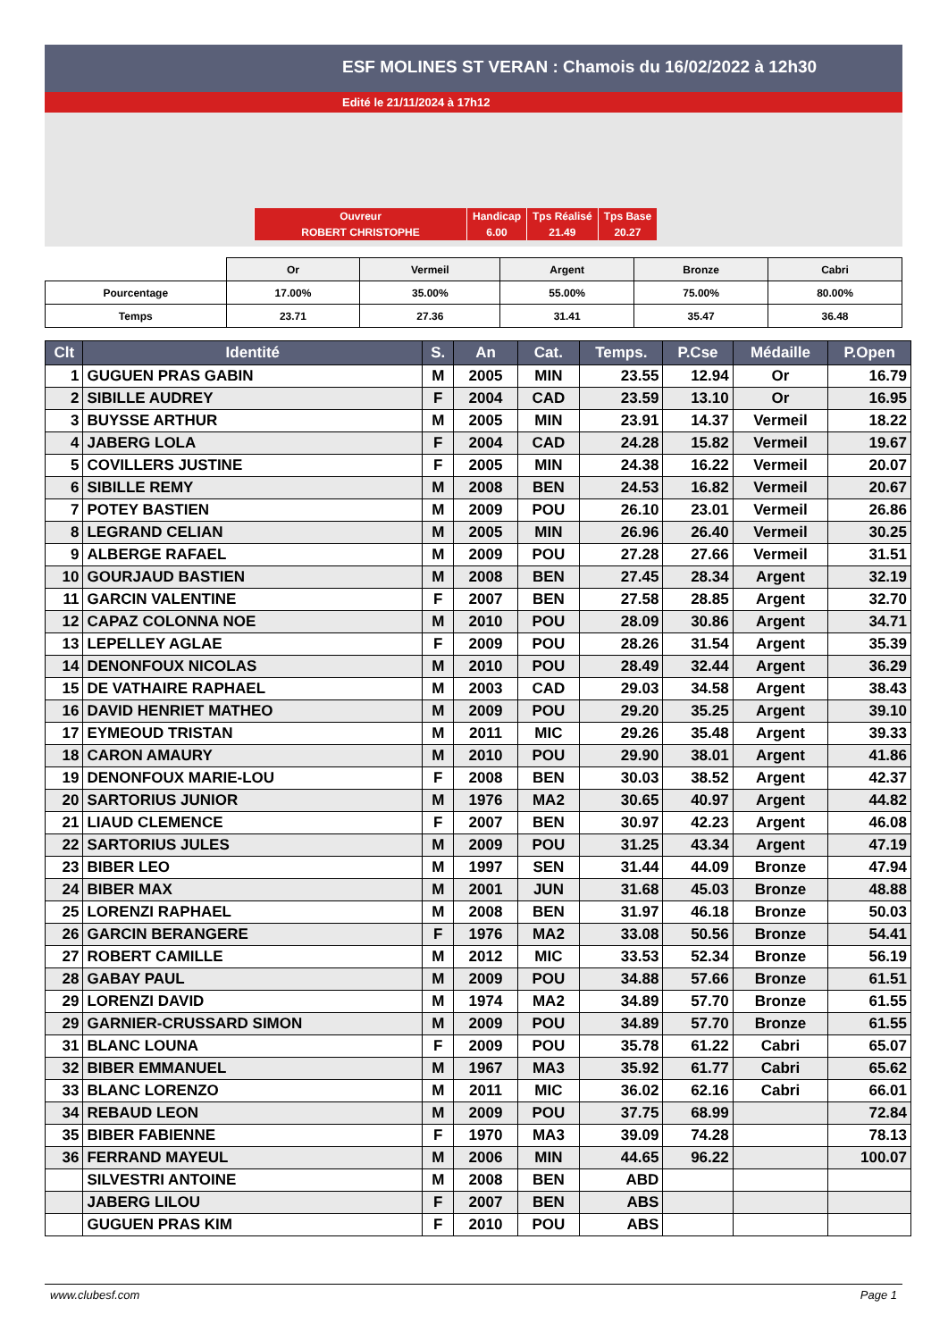ESF MOLINES ST VERAN : Chamois du 16/02/2022 à 12h30
Edité le 21/11/2024 à 17h12
| Ouvreur | Handicap | Tps Réalisé | Tps Base |
| ROBERT CHRISTOPHE | 6.00 | 21.49 | 20.27 |
| | Or | Vermeil | Argent | Bronze | Cabri |
| Pourcentage | 17.00% | 35.00% | 55.00% | 75.00% | 80.00% |
| Temps | 23.71 | 27.36 | 31.41 | 35.47 | 36.48 |
| Clt | Identité | S. | An | Cat. | Temps. | P.Cse | Médaille | P.Open |
| --- | --- | --- | --- | --- | --- | --- | --- | --- |
| 1 | GUGUEN PRAS GABIN | M | 2005 | MIN | 23.55 | 12.94 | Or | 16.79 |
| 2 | SIBILLE AUDREY | F | 2004 | CAD | 23.59 | 13.10 | Or | 16.95 |
| 3 | BUYSSE ARTHUR | M | 2005 | MIN | 23.91 | 14.37 | Vermeil | 18.22 |
| 4 | JABERG LOLA | F | 2004 | CAD | 24.28 | 15.82 | Vermeil | 19.67 |
| 5 | COVILLERS JUSTINE | F | 2005 | MIN | 24.38 | 16.22 | Vermeil | 20.07 |
| 6 | SIBILLE REMY | M | 2008 | BEN | 24.53 | 16.82 | Vermeil | 20.67 |
| 7 | POTEY BASTIEN | M | 2009 | POU | 26.10 | 23.01 | Vermeil | 26.86 |
| 8 | LEGRAND CELIAN | M | 2005 | MIN | 26.96 | 26.40 | Vermeil | 30.25 |
| 9 | ALBERGE RAFAEL | M | 2009 | POU | 27.28 | 27.66 | Vermeil | 31.51 |
| 10 | GOURJAUD BASTIEN | M | 2008 | BEN | 27.45 | 28.34 | Argent | 32.19 |
| 11 | GARCIN VALENTINE | F | 2007 | BEN | 27.58 | 28.85 | Argent | 32.70 |
| 12 | CAPAZ COLONNA NOE | M | 2010 | POU | 28.09 | 30.86 | Argent | 34.71 |
| 13 | LEPELLEY AGLAE | F | 2009 | POU | 28.26 | 31.54 | Argent | 35.39 |
| 14 | DENONFOUX NICOLAS | M | 2010 | POU | 28.49 | 32.44 | Argent | 36.29 |
| 15 | DE VATHAIRE RAPHAEL | M | 2003 | CAD | 29.03 | 34.58 | Argent | 38.43 |
| 16 | DAVID HENRIET MATHEO | M | 2009 | POU | 29.20 | 35.25 | Argent | 39.10 |
| 17 | EYMEOUD TRISTAN | M | 2011 | MIC | 29.26 | 35.48 | Argent | 39.33 |
| 18 | CARON AMAURY | M | 2010 | POU | 29.90 | 38.01 | Argent | 41.86 |
| 19 | DENONFOUX MARIE-LOU | F | 2008 | BEN | 30.03 | 38.52 | Argent | 42.37 |
| 20 | SARTORIUS JUNIOR | M | 1976 | MA2 | 30.65 | 40.97 | Argent | 44.82 |
| 21 | LIAUD CLEMENCE | F | 2007 | BEN | 30.97 | 42.23 | Argent | 46.08 |
| 22 | SARTORIUS JULES | M | 2009 | POU | 31.25 | 43.34 | Argent | 47.19 |
| 23 | BIBER LEO | M | 1997 | SEN | 31.44 | 44.09 | Bronze | 47.94 |
| 24 | BIBER MAX | M | 2001 | JUN | 31.68 | 45.03 | Bronze | 48.88 |
| 25 | LORENZI RAPHAEL | M | 2008 | BEN | 31.97 | 46.18 | Bronze | 50.03 |
| 26 | GARCIN BERANGERE | F | 1976 | MA2 | 33.08 | 50.56 | Bronze | 54.41 |
| 27 | ROBERT CAMILLE | M | 2012 | MIC | 33.53 | 52.34 | Bronze | 56.19 |
| 28 | GABAY PAUL | M | 2009 | POU | 34.88 | 57.66 | Bronze | 61.51 |
| 29 | LORENZI DAVID | M | 1974 | MA2 | 34.89 | 57.70 | Bronze | 61.55 |
| 29 | GARNIER-CRUSSARD SIMON | M | 2009 | POU | 34.89 | 57.70 | Bronze | 61.55 |
| 31 | BLANC LOUNA | F | 2009 | POU | 35.78 | 61.22 | Cabri | 65.07 |
| 32 | BIBER EMMANUEL | M | 1967 | MA3 | 35.92 | 61.77 | Cabri | 65.62 |
| 33 | BLANC LORENZO | M | 2011 | MIC | 36.02 | 62.16 | Cabri | 66.01 |
| 34 | REBAUD LEON | M | 2009 | POU | 37.75 | 68.99 | | 72.84 |
| 35 | BIBER FABIENNE | F | 1970 | MA3 | 39.09 | 74.28 | | 78.13 |
| 36 | FERRAND MAYEUL | M | 2006 | MIN | 44.65 | 96.22 | | 100.07 |
| | SILVESTRI ANTOINE | M | 2008 | BEN | ABD | | | |
| | JABERG LILOU | F | 2007 | BEN | ABS | | | |
| | GUGUEN PRAS KIM | F | 2010 | POU | ABS | | | |
www.clubesf.com Page 1